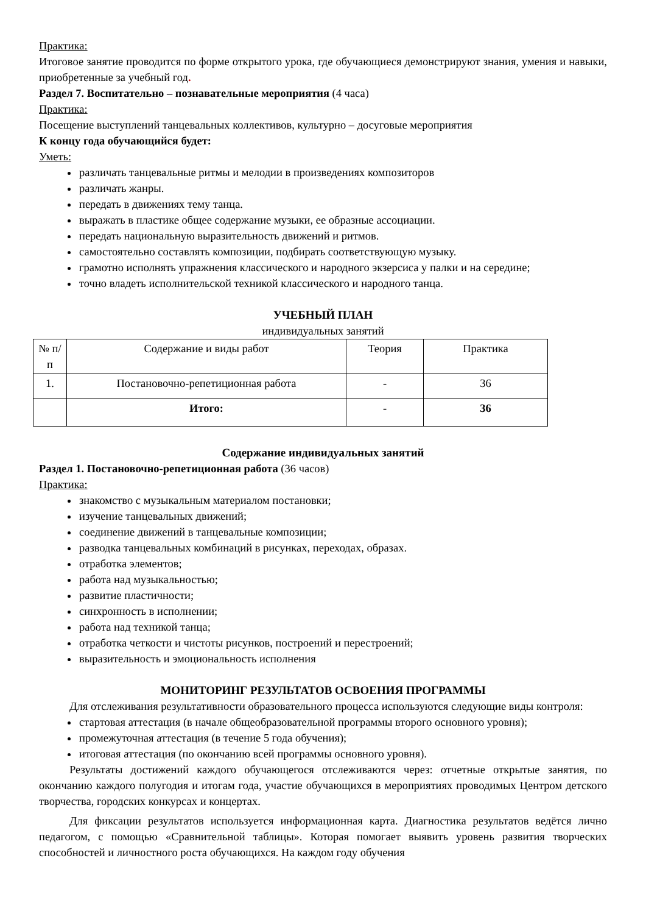Практика:
Итоговое занятие проводится по форме открытого урока, где обучающиеся демонстрируют знания, умения и навыки, приобретенные за учебный год.
Раздел 7. Воспитательно – познавательные мероприятия (4 часа)
Практика:
Посещение выступлений танцевальных коллективов, культурно – досуговые мероприятия
К концу года обучающийся будет:
Уметь:
различать танцевальные ритмы и мелодии в произведениях композиторов
различать жанры.
передать в движениях тему танца.
выражать в пластике общее содержание музыки, ее образные ассоциации.
передать национальную выразительность движений и ритмов.
самостоятельно составлять композиции, подбирать соответствующую музыку.
грамотно исполнять упражнения классического и народного экзерсиса у палки и на середине;
точно владеть исполнительской техникой классического и народного танца.
УЧЕБНЫЙ ПЛАН
индивидуальных занятий
| № п/п | Содержание и виды работ | Теория | Практика |
| --- | --- | --- | --- |
| 1. | Постановочно-репетиционная работа | - | 36 |
| | Итого: | - | 36 |
Содержание индивидуальных занятий
Раздел 1. Постановочно-репетиционная работа (36 часов)
Практика:
знакомство с музыкальным материалом постановки;
изучение танцевальных движений;
соединение движений в танцевальные композиции;
разводка танцевальных комбинаций в рисунках, переходах, образах.
отработка элементов;
работа над музыкальностью;
развитие пластичности;
синхронность в исполнении;
работа над техникой танца;
отработка четкости и чистоты рисунков, построений и перестроений;
выразительность и эмоциональность исполнения
МОНИТОРИНГ РЕЗУЛЬТАТОВ ОСВОЕНИЯ ПРОГРАММЫ
Для отслеживания результативности образовательного процесса используются следующие виды контроля:
стартовая аттестация (в начале общеобразовательной программы второго основного уровня);
промежуточная аттестация (в течение 5 года обучения);
итоговая аттестация (по окончанию всей программы основного уровня).
Результаты достижений каждого обучающегося отслеживаются через: отчетные открытые занятия, по окончанию каждого полугодия и итогам года, участие обучающихся в мероприятиях проводимых Центром детского творчества, городских конкурсах и концертах.
Для фиксации результатов используется информационная карта. Диагностика результатов ведётся лично педагогом, с помощью «Сравнительной таблицы». Которая помогает выявить уровень развития творческих способностей и личностного роста обучающихся. На каждом году обучения